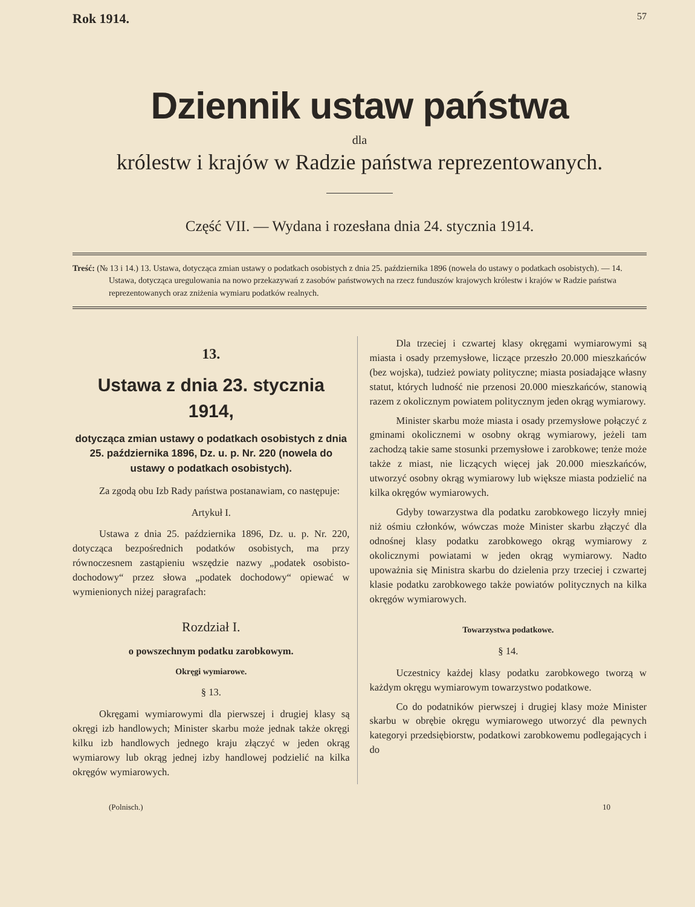Rok 1914. 57
Dziennik ustaw państwa
dla
królestw i krajów w Radzie państwa reprezentowanych.
Część VII. — Wydana i rozesłana dnia 24. stycznia 1914.
Treść: (№ 13 i 14.) 13. Ustawa, dotycząca zmian ustawy o podatkach osobistych z dnia 25. października 1896 (nowela do ustawy o podatkach osobistych). — 14. Ustawa, dotycząca uregulowania na nowo przekazywań z zasobów państwowych na rzecz funduszów krajowych królestw i krajów w Radzie państwa reprezentowanych oraz zniżenia wymiaru podatków realnych.
13.
Ustawa z dnia 23. stycznia 1914,
dotycząca zmian ustawy o podatkach osobistych z dnia 25. października 1896, Dz. u. p. Nr. 220 (nowela do ustawy o podatkach osobistych).
Za zgodą obu Izb Rady państwa postanawiam, co następuje:
Artykuł I.
Ustawa z dnia 25. października 1896, Dz. u. p. Nr. 220, dotycząca bezpośrednich podatków osobistych, ma przy równoczesnem zastąpieniu wszędzie nazwy „podatek osobisto-dochodowy“ przez słowa „podatek dochodowy“ opiewać w wymienionych niżej paragrafach:
Rozdział I.
o powszechnym podatku zarobkowym.
Okręgi wymiarowe.
§ 13.
Okręgami wymiarowymi dla pierwszej i drugiej klasy są okręgi izb handlowych; Minister skarbu może jednak także okręgi kilku izb handlowych jednego kraju złączyć w jeden okrąg wymiarowy lub okrąg jednej izby handlowej podzielić na kilka okręgów wymiarowych.
Dla trzeciej i czwartej klasy okręgami wymiarowymi są miasta i osady przemysłowe, liczące przeszło 20.000 mieszkańców (bez wojska), tudzież powiaty polityczne; miasta posiadające własny statut, których ludność nie przenosi 20.000 mieszkańców, stanowią razem z okolicznym powiatem politycznym jeden okrąg wymiarowy.
Minister skarbu może miasta i osady przemysłowe połączyć z gminami okolicznemi w osobny okrąg wymiarowy, jeżeli tam zachodzą takie same stosunki przemysłowe i zarobkowe; tenże może także z miast, nie liczących więcej jak 20.000 mieszkańców, utworzyć osobny okrąg wymiarowy lub większe miasta podzielić na kilka okręgów wymiarowych.
Gdyby towarzystwa dla podatku zarobkowego liczyły mniej niż ośmiu członków, wówczas może Minister skarbu złączyć dla odnośnej klasy podatku zarobkowego okrąg wymiarowy z okolicznymi powiatami w jeden okrąg wymiarowy. Nadto upoważnia się Ministra skarbu do dzielenia przy trzeciej i czwartej klasie podatku zarobkowego także powiatów politycznych na kilka okręgów wymiarowych.
Towarzystwa podatkowe.
§ 14.
Uczestnicy każdej klasy podatku zarobkowego tworzą w każdym okręgu wymiarowym towarzystwo podatkowe.
Co do podatników pierwszej i drugiej klasy może Minister skarbu w obrębie okręgu wymiarowego utworzyć dla pewnych kategoryi przedsiębiorstw, podatkowi zarobkowemu podlegających i do
(Polnisch.) 10